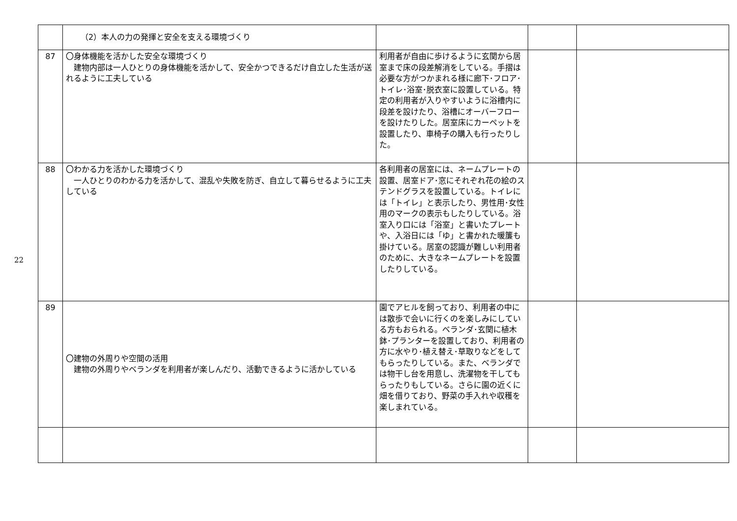22
| | （2）本人の力の発揮と安全を支える環境づくり | | | |
| 87 | 〇身体機能を活かした安全な環境づくり 建物内部は一人ひとりの身体機能を活かして、安全かつできるだけ自立した生活が送れるように工夫している | 利用者が自由に歩けるように玄関から居室まで床の段差解消をしている。手摺は必要な方がつかまれる様に廊下･フロア･トイレ･浴室･脱衣室に設置している。特定の利用者が入りやすいように浴槽内に段差を設けたり、浴槽にオーバーフローを設けたりした。居室床にカーペットを設置したり、車椅子の購入も行ったりした。 | | |
| 88 | 〇わかる力を活かした環境づくり 一人ひとりのわかる力を活かして、混乱や失敗を防ぎ、自立して暮らせるように工夫している | 各利用者の居室には、ネームプレートの設置、居室ドア･窓にそれぞれ花の絵のステンドグラスを設置している。トイレには「トイレ」と表示したり、男性用･女性用のマークの表示もしたりしている。浴室入り口には「浴室」と書いたプレートや、入浴日には「ゆ」と書かれた暖簾も掛けている。居室の認識が難しい利用者のために、大きなネームプレートを設置したりしている。 | | |
| 89 | 〇建物の外周りや空間の活用 建物の外周りやベランダを利用者が楽しんだり、活動できるように活かしている | 園でアヒルを飼っており、利用者の中には散歩で会いに行くのを楽しみにしている方もおられる。ベランダ･玄関に植木鉢･プランターを設置しており、利用者の方に水やり･植え替え･草取りなどをしてもらったりしている。また、ベランダでは物干し台を用意し、洗濯物を干してもらったりもしている。さらに園の近くに畑を借りており、野菜の手入れや収穫を楽しまれている。 | | |